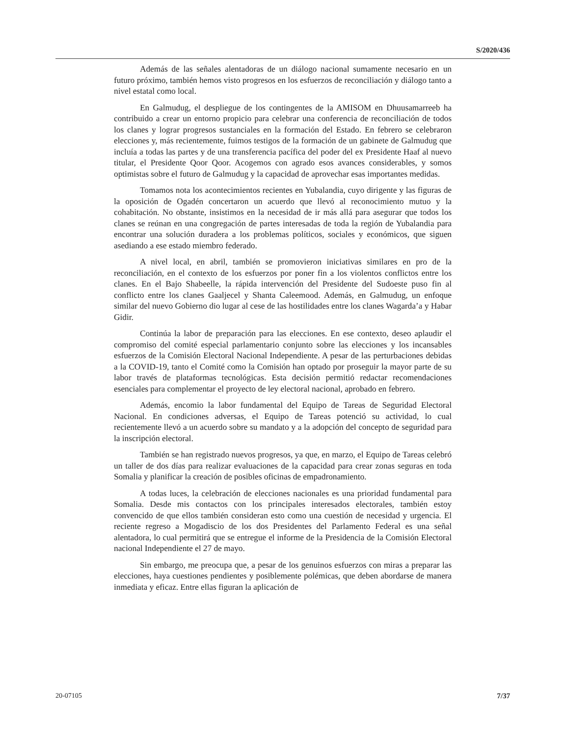S/2020/436
Además de las señales alentadoras de un diálogo nacional sumamente necesario en un futuro próximo, también hemos visto progresos en los esfuerzos de reconciliación y diálogo tanto a nivel estatal como local.
En Galmudug, el despliegue de los contingentes de la AMISOM en Dhuusamarreeb ha contribuido a crear un entorno propicio para celebrar una conferencia de reconciliación de todos los clanes y lograr progresos sustanciales en la formación del Estado. En febrero se celebraron elecciones y, más recientemente, fuimos testigos de la formación de un gabinete de Galmudug que incluía a todas las partes y de una transferencia pacífica del poder del ex Presidente Haaf al nuevo titular, el Presidente Qoor Qoor. Acogemos con agrado esos avances considerables, y somos optimistas sobre el futuro de Galmudug y la capacidad de aprovechar esas importantes medidas.
Tomamos nota los acontecimientos recientes en Yubalandia, cuyo dirigente y las figuras de la oposición de Ogadén concertaron un acuerdo que llevó al reconocimiento mutuo y la cohabitación. No obstante, insistimos en la necesidad de ir más allá para asegurar que todos los clanes se reúnan en una congregación de partes interesadas de toda la región de Yubalandia para encontrar una solución duradera a los problemas políticos, sociales y económicos, que siguen asediando a ese estado miembro federado.
A nivel local, en abril, también se promovieron iniciativas similares en pro de la reconciliación, en el contexto de los esfuerzos por poner fin a los violentos conflictos entre los clanes. En el Bajo Shabeelle, la rápida intervención del Presidente del Sudoeste puso fin al conflicto entre los clanes Gaaljecel y Shanta Caleemood. Además, en Galmudug, un enfoque similar del nuevo Gobierno dio lugar al cese de las hostilidades entre los clanes Wagarda’a y Habar Gidir.
Continúa la labor de preparación para las elecciones. En ese contexto, deseo aplaudir el compromiso del comité especial parlamentario conjunto sobre las elecciones y los incansables esfuerzos de la Comisión Electoral Nacional Independiente. A pesar de las perturbaciones debidas a la COVID-19, tanto el Comité como la Comisión han optado por proseguir la mayor parte de su labor través de plataformas tecnológicas. Esta decisión permitió redactar recomendaciones esenciales para complementar el proyecto de ley electoral nacional, aprobado en febrero.
Además, encomio la labor fundamental del Equipo de Tareas de Seguridad Electoral Nacional. En condiciones adversas, el Equipo de Tareas potenció su actividad, lo cual recientemente llevó a un acuerdo sobre su mandato y a la adopción del concepto de seguridad para la inscripción electoral.
También se han registrado nuevos progresos, ya que, en marzo, el Equipo de Tareas celebró un taller de dos días para realizar evaluaciones de la capacidad para crear zonas seguras en toda Somalia y planificar la creación de posibles oficinas de empadronamiento.
A todas luces, la celebración de elecciones nacionales es una prioridad fundamental para Somalia. Desde mis contactos con los principales interesados electorales, también estoy convencido de que ellos también consideran esto como una cuestión de necesidad y urgencia. El reciente regreso a Mogadiscio de los dos Presidentes del Parlamento Federal es una señal alentadora, lo cual permitirá que se entregue el informe de la Presidencia de la Comisión Electoral nacional Independiente el 27 de mayo.
Sin embargo, me preocupa que, a pesar de los genuinos esfuerzos con miras a preparar las elecciones, haya cuestiones pendientes y posiblemente polémicas, que deben abordarse de manera inmediata y eficaz. Entre ellas figuran la aplicación de
20-07105 7/37